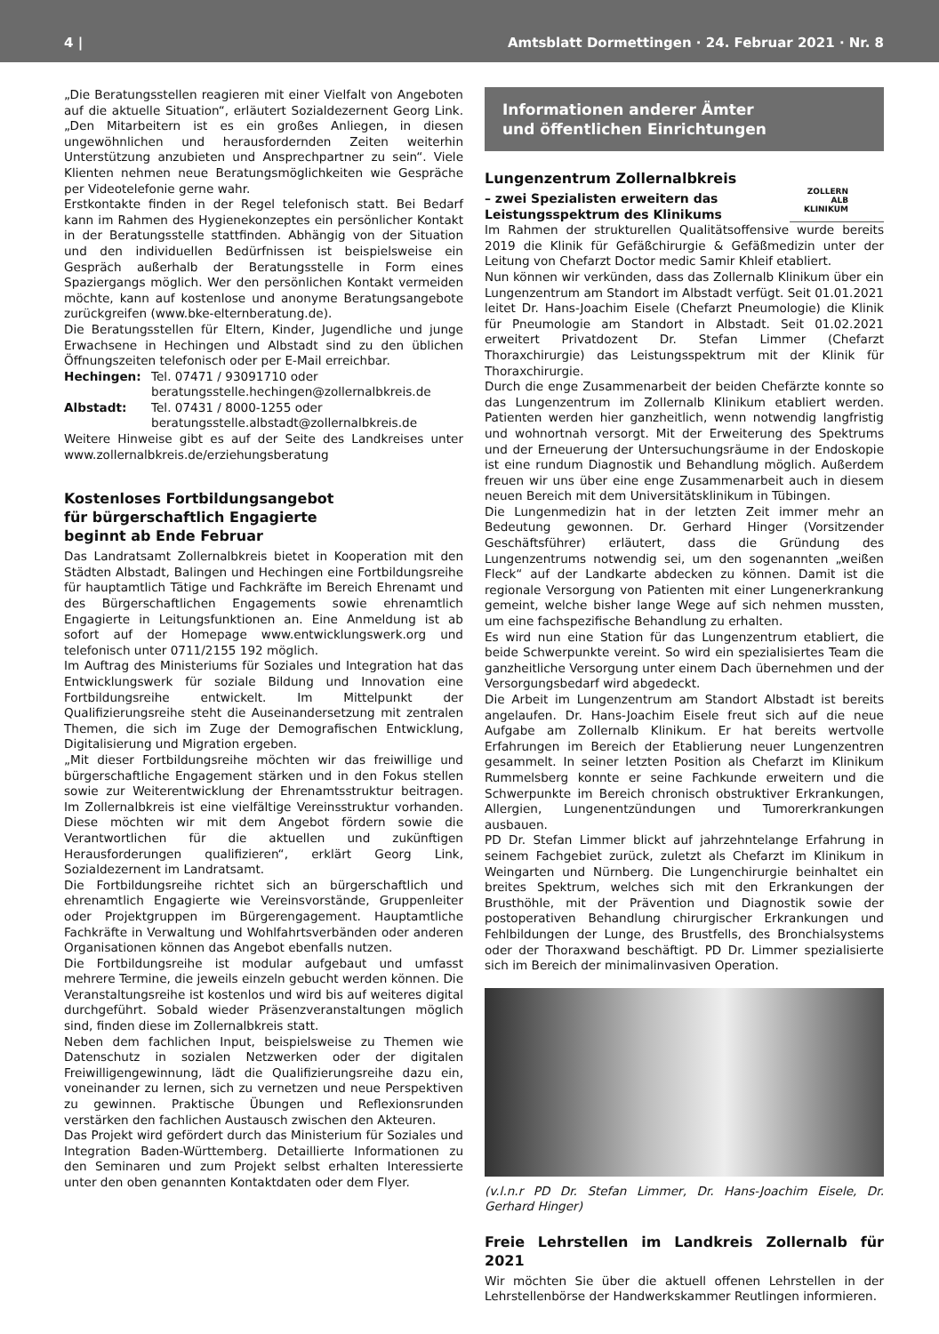4 | Amtsblatt Dormettingen · 24. Februar 2021 · Nr. 8
„Die Beratungsstellen reagieren mit einer Vielfalt von Angeboten auf die aktuelle Situation“, erläutert Sozialdezernent Georg Link. „Den Mitarbeitern ist es ein großes Anliegen, in diesen ungewöhnlichen und herausfordernden Zeiten weiterhin Unterstützung anzubieten und Ansprechpartner zu sein“. Viele Klienten nehmen neue Beratungsmöglichkeiten wie Gespräche per Videotelefonie gerne wahr.
Erstkontakte finden in der Regel telefonisch statt. Bei Bedarf kann im Rahmen des Hygienekonzeptes ein persönlicher Kontakt in der Beratungsstelle stattfinden. Abhängig von der Situation und den individuellen Bedürfnissen ist beispielsweise ein Gespräch außerhalb der Beratungsstelle in Form eines Spaziergangs möglich. Wer den persönlichen Kontakt vermeiden möchte, kann auf kostenlose und anonyme Beratungsangebote zurückgreifen (www.bke-elternberatung.de).
Die Beratungsstellen für Eltern, Kinder, Jugendliche und junge Erwachsene in Hechingen und Albstadt sind zu den üblichen Öffnungszeiten telefonisch oder per E-Mail erreichbar.
| Hechingen: | Tel. 07471 / 93091710 oder beratungsstelle.hechingen@zollernalbkreis.de |
| Albstadt: | Tel. 07431 / 8000-1255 oder beratungsstelle.albstadt@zollernalbkreis.de |
Weitere Hinweise gibt es auf der Seite des Landkreises unter www.zollernalbkreis.de/erziehungsberatung
Kostenloses Fortbildungsangebot
für bürgerschaftlich Engagierte
beginnt ab Ende Februar
Das Landratsamt Zollernalbkreis bietet in Kooperation mit den Städten Albstadt, Balingen und Hechingen eine Fortbildungsreihe für hauptamtlich Tätige und Fachkräfte im Bereich Ehrenamt und des Bürgerschaftlichen Engagements sowie ehrenamtlich Engagierte in Leitungsfunktionen an. Eine Anmeldung ist ab sofort auf der Homepage www.entwicklungswerk.org und telefonisch unter 0711/2155 192 möglich.
Im Auftrag des Ministeriums für Soziales und Integration hat das Entwicklungswerk für soziale Bildung und Innovation eine Fortbildungsreihe entwickelt. Im Mittelpunkt der Qualifizierungsreihe steht die Auseinandersetzung mit zentralen Themen, die sich im Zuge der Demografischen Entwicklung, Digitalisierung und Migration ergeben.
„Mit dieser Fortbildungsreihe möchten wir das freiwillige und bürgerschaftliche Engagement stärken und in den Fokus stellen sowie zur Weiterentwicklung der Ehrenamtsstruktur beitragen. Im Zollernalbkreis ist eine vielfältige Vereinsstruktur vorhanden. Diese möchten wir mit dem Angebot fördern sowie die Verantwortlichen für die aktuellen und zukünftigen Herausforderungen qualifizieren“, erklärt Georg Link, Sozialdezernent im Landratsamt.
Die Fortbildungsreihe richtet sich an bürgerschaftlich und ehrenamtlich Engagierte wie Vereinsvorstände, Gruppenleiter oder Projektgruppen im Bürgerengagement. Hauptamtliche Fachkräfte in Verwaltung und Wohlfahrtsverbänden oder anderen Organisationen können das Angebot ebenfalls nutzen.
Die Fortbildungsreihe ist modular aufgebaut und umfasst mehrere Termine, die jeweils einzeln gebucht werden können. Die Veranstaltungsreihe ist kostenlos und wird bis auf weiteres digital durchgeführt. Sobald wieder Präsenzveranstaltungen möglich sind, finden diese im Zollernalbkreis statt.
Neben dem fachlichen Input, beispielsweise zu Themen wie Datenschutz in sozialen Netzwerken oder der digitalen Freiwilligengewinnung, lädt die Qualifizierungsreihe dazu ein, voneinander zu lernen, sich zu vernetzen und neue Perspektiven zu gewinnen. Praktische Übungen und Reflexionsrunden verstärken den fachlichen Austausch zwischen den Akteuren.
Das Projekt wird gefördert durch das Ministerium für Soziales und Integration Baden-Württemberg. Detaillierte Informationen zu den Seminaren und zum Projekt selbst erhalten Interessierte unter den oben genannten Kontaktdaten oder dem Flyer.
Informationen anderer Ämter
und öffentlichen Einrichtungen
ZOLLERN
ALB
KLINIKUM
Lungenzentrum Zollernalbkreis
– zwei Spezialisten erweitern das
Leistungsspektrum des Klinikums
Im Rahmen der strukturellen Qualitätsoffensive wurde bereits 2019 die Klinik für Gefäßchirurgie & Gefäßmedizin unter der Leitung von Chefarzt Doctor medic Samir Khleif etabliert.
Nun können wir verkünden, dass das Zollernalb Klinikum über ein Lungenzentrum am Standort im Albstadt verfügt. Seit 01.01.2021 leitet Dr. Hans-Joachim Eisele (Chefarzt Pneumologie) die Klinik für Pneumologie am Standort in Albstadt. Seit 01.02.2021 erweitert Privatdozent Dr. Stefan Limmer (Chefarzt Thoraxchirurgie) das Leistungsspektrum mit der Klinik für Thoraxchirurgie.
Durch die enge Zusammenarbeit der beiden Chefärzte konnte so das Lungenzentrum im Zollernalb Klinikum etabliert werden. Patienten werden hier ganzheitlich, wenn notwendig langfristig und wohnortnah versorgt. Mit der Erweiterung des Spektrums und der Erneuerung der Untersuchungsräume in der Endoskopie ist eine rundum Diagnostik und Behandlung möglich. Außerdem freuen wir uns über eine enge Zusammenarbeit auch in diesem neuen Bereich mit dem Universitätsklinikum in Tübingen.
Die Lungenmedizin hat in der letzten Zeit immer mehr an Bedeutung gewonnen. Dr. Gerhard Hinger (Vorsitzender Geschäftsführer) erläutert, dass die Gründung des Lungenzentrums notwendig sei, um den sogenannten „weißen Fleck“ auf der Landkarte abdecken zu können. Damit ist die regionale Versorgung von Patienten mit einer Lungenerkrankung gemeint, welche bisher lange Wege auf sich nehmen mussten, um eine fachspezifische Behandlung zu erhalten.
Es wird nun eine Station für das Lungenzentrum etabliert, die beide Schwerpunkte vereint. So wird ein spezialisiertes Team die ganzheitliche Versorgung unter einem Dach übernehmen und der Versorgungsbedarf wird abgedeckt.
Die Arbeit im Lungenzentrum am Standort Albstadt ist bereits angelaufen. Dr. Hans-Joachim Eisele freut sich auf die neue Aufgabe am Zollernalb Klinikum. Er hat bereits wertvolle Erfahrungen im Bereich der Etablierung neuer Lungenzentren gesammelt. In seiner letzten Position als Chefarzt im Klinikum Rummelsberg konnte er seine Fachkunde erweitern und die Schwerpunkte im Bereich chronisch obstruktiver Erkrankungen, Allergien, Lungenentzündungen und Tumorerkrankungen ausbauen.
PD Dr. Stefan Limmer blickt auf jahrzehntelange Erfahrung in seinem Fachgebiet zurück, zuletzt als Chefarzt im Klinikum in Weingarten und Nürnberg. Die Lungenchirurgie beinhaltet ein breites Spektrum, welches sich mit den Erkrankungen der Brusthöhle, mit der Prävention und Diagnostik sowie der postoperativen Behandlung chirurgischer Erkrankungen und Fehlbildungen der Lunge, des Brustfells, des Bronchialsystems oder der Thoraxwand beschäftigt. PD Dr. Limmer spezialisierte sich im Bereich der minimalinvasiven Operation.
(v.l.n.r PD Dr. Stefan Limmer, Dr. Hans-Joachim Eisele, Dr. Gerhard Hinger)
Freie Lehrstellen im Landkreis Zollernalb für 2021
Wir möchten Sie über die aktuell offenen Lehrstellen in der Lehrstellenbörse der Handwerkskammer Reutlingen informieren.